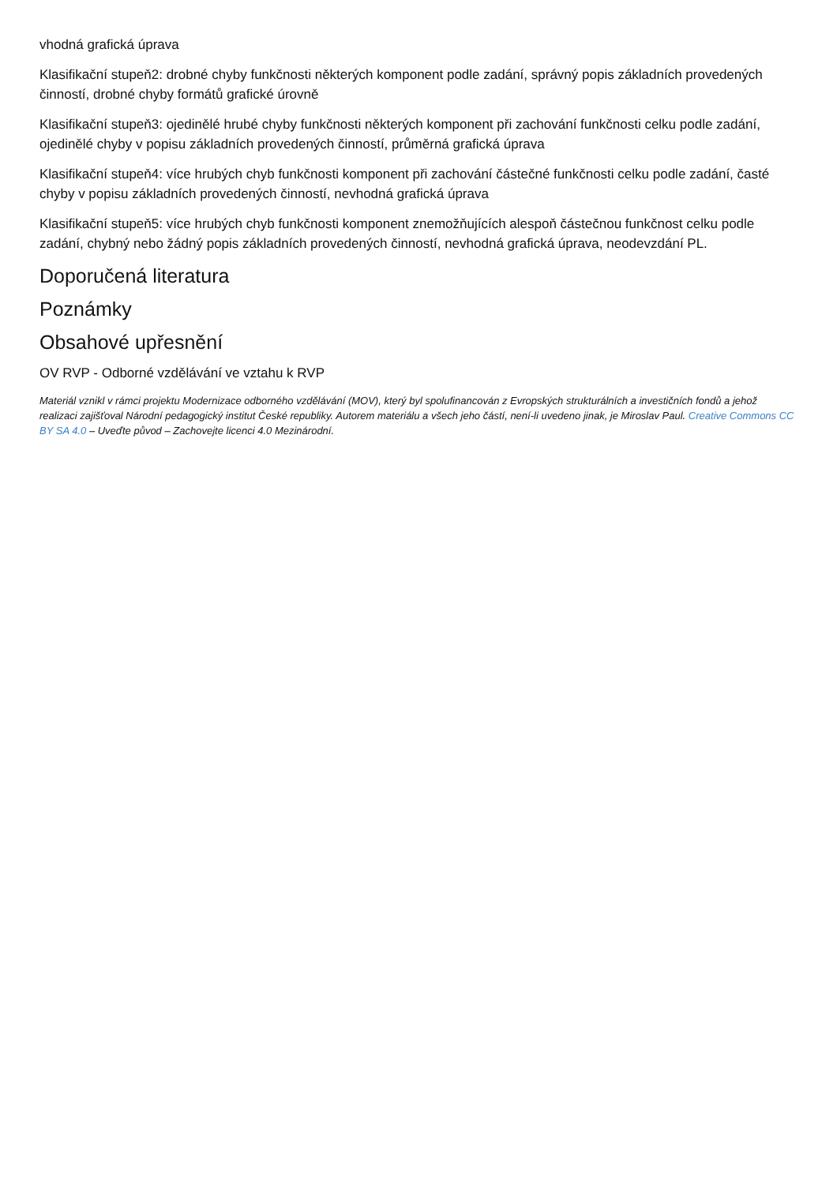vhodná grafická úprava
Klasifikační stupeň2: drobné chyby funkčnosti některých komponent podle zadání, správný popis základních provedených činností, drobné chyby formátů grafické úrovně
Klasifikační stupeň3: ojedinělé hrubé chyby funkčnosti některých komponent při zachování funkčnosti celku podle zadání, ojedinělé chyby v popisu základních provedených činností, průměrná grafická úprava
Klasifikační stupeň4: více hrubých chyb funkčnosti komponent při zachování částečné funkčnosti celku podle zadání, časté chyby v popisu základních provedených činností, nevhodná grafická úprava
Klasifikační stupeň5: více hrubých chyb funkčnosti komponent znemožňujících alespoň částečnou funkčnost celku podle zadání, chybný nebo žádný popis základních provedených činností, nevhodná grafická úprava, neodevzdání PL.
Doporučená literatura
Poznámky
Obsahové upřesnění
OV RVP - Odborné vzdělávání ve vztahu k RVP
Materiál vznikl v rámci projektu Modernizace odborného vzdělávání (MOV), který byl spolufinancován z Evropských strukturálních a investičních fondů a jehož realizaci zajišťoval Národní pedagogický institut České republiky. Autorem materiálu a všech jeho částí, není-li uvedeno jinak, je Miroslav Paul. Creative Commons CC BY SA 4.0 – Uveďte původ – Zachovejte licenci 4.0 Mezinárodní.